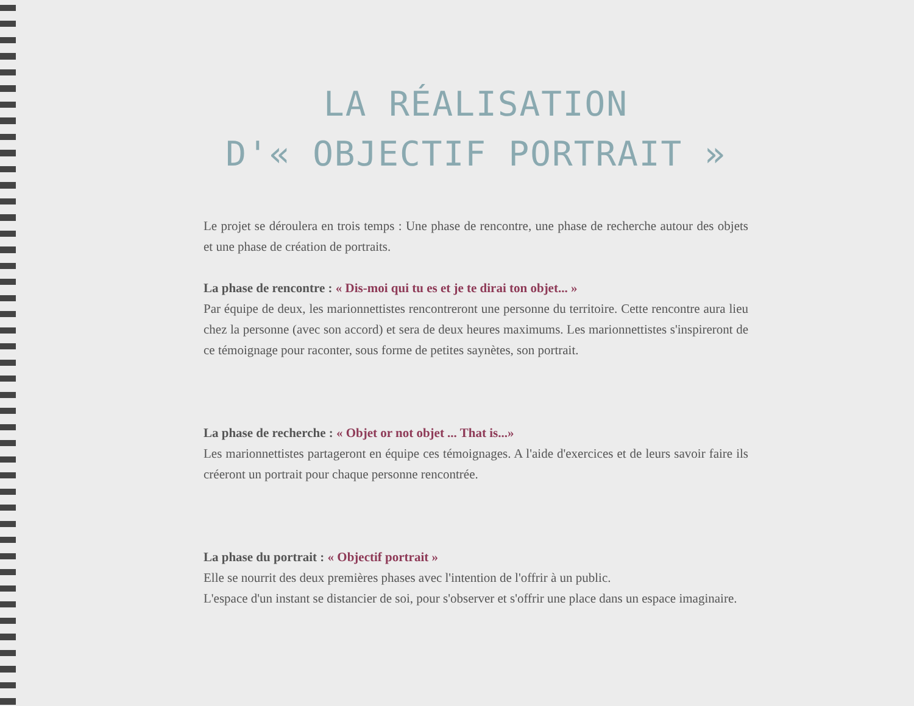LA RÉALISATION
D'« OBJECTIF PORTRAIT »
Le projet se déroulera en trois temps : Une phase de rencontre, une phase de recherche autour des objets et une phase de création de portraits.
La phase de rencontre : « Dis-moi qui tu es et je te dirai ton objet... »
Par équipe de deux, les marionnettistes rencontreront une personne du territoire. Cette rencontre aura lieu chez la personne (avec son accord) et sera de deux heures maximums. Les marionnettistes s'inspireront de ce témoignage pour raconter, sous forme de petites saynètes, son portrait.
La phase de recherche : « Objet or not objet ... That is...»
Les marionnettistes partageront en équipe ces témoignages. A l'aide d'exercices et de leurs savoir faire ils créeront un portrait pour chaque personne rencontrée.
La phase du portrait : « Objectif portrait »
Elle se nourrit des deux premières phases avec l'intention de l'offrir à un public.
L'espace d'un instant se distancier de soi, pour s'observer et s'offrir une place dans un espace imaginaire.